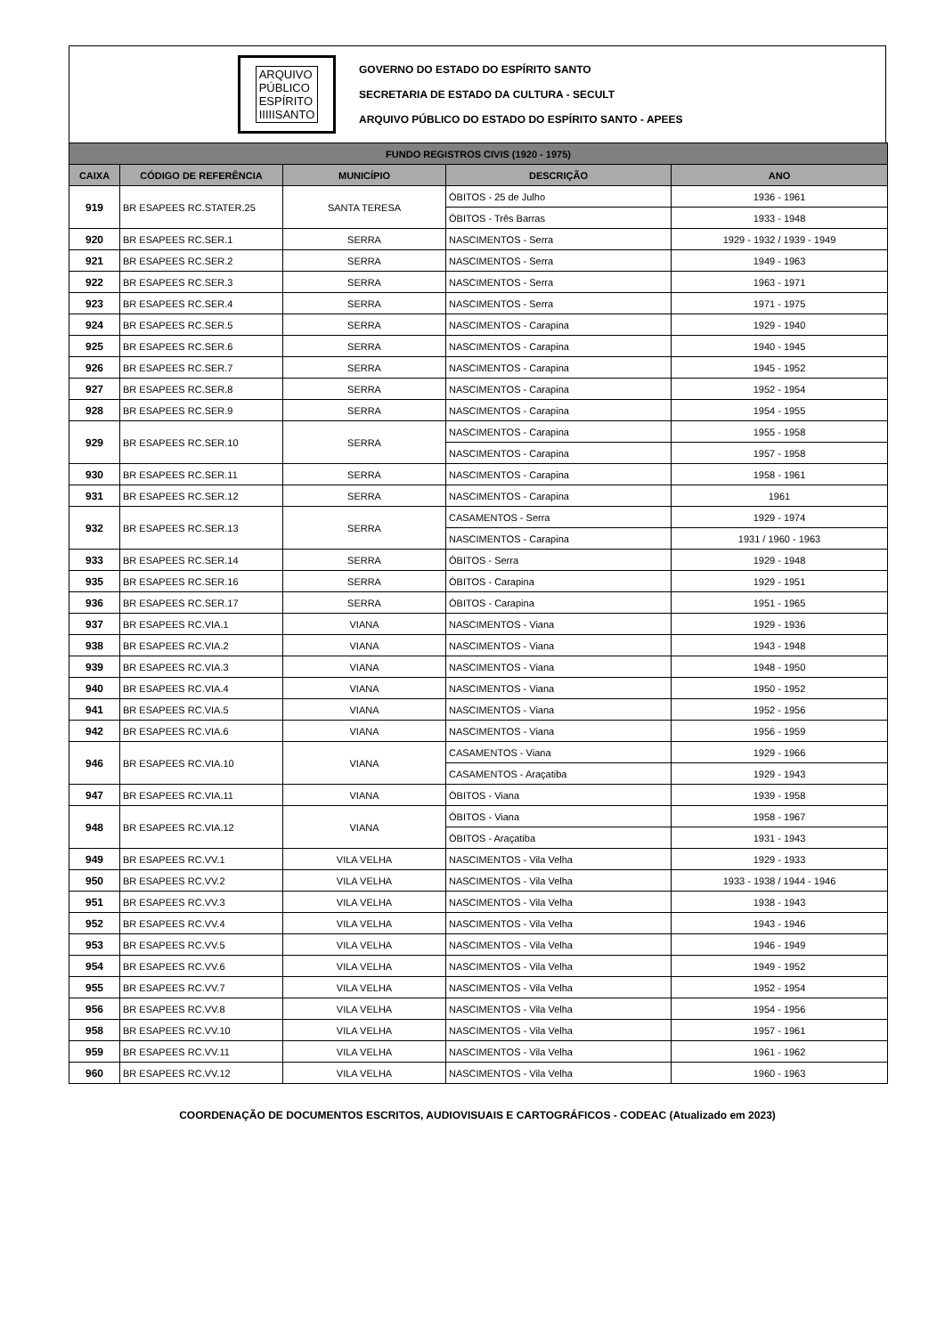ARQUIVO
PÚBLICO
ESPÍRITO
IIIIISANTO
GOVERNO DO ESTADO DO ESPÍRITO SANTO
SECRETARIA DE ESTADO DA CULTURA - SECULT
ARQUIVO PÚBLICO DO ESTADO DO ESPÍRITO SANTO - APEES
| FUNDO REGISTROS CIVIS (1920 - 1975) | | | | |
| CAIXA | CÓDIGO DE REFERÊNCIA | MUNICÍPIO | DESCRIÇÃO | ANO |
| 919 | BR ESAPEES RC.STATER.25 | SANTA TERESA | ÓBITOS - 25 de Julho | 1936 - 1961 |
| | | | ÓBITOS - Três Barras | 1933 - 1948 |
| 920 | BR ESAPEES RC.SER.1 | SERRA | NASCIMENTOS - Serra | 1929 - 1932 / 1939 - 1949 |
| 921 | BR ESAPEES RC.SER.2 | SERRA | NASCIMENTOS - Serra | 1949 - 1963 |
| 922 | BR ESAPEES RC.SER.3 | SERRA | NASCIMENTOS - Serra | 1963 - 1971 |
| 923 | BR ESAPEES RC.SER.4 | SERRA | NASCIMENTOS - Serra | 1971 - 1975 |
| 924 | BR ESAPEES RC.SER.5 | SERRA | NASCIMENTOS - Carapina | 1929 - 1940 |
| 925 | BR ESAPEES RC.SER.6 | SERRA | NASCIMENTOS - Carapina | 1940 - 1945 |
| 926 | BR ESAPEES RC.SER.7 | SERRA | NASCIMENTOS - Carapina | 1945 - 1952 |
| 927 | BR ESAPEES RC.SER.8 | SERRA | NASCIMENTOS - Carapina | 1952 - 1954 |
| 928 | BR ESAPEES RC.SER.9 | SERRA | NASCIMENTOS - Carapina | 1954 - 1955 |
| 929 | BR ESAPEES RC.SER.10 | SERRA | NASCIMENTOS - Carapina | 1955 - 1958 |
| | | | NASCIMENTOS - Carapina | 1957 - 1958 |
| 930 | BR ESAPEES RC.SER.11 | SERRA | NASCIMENTOS - Carapina | 1958 - 1961 |
| 931 | BR ESAPEES RC.SER.12 | SERRA | NASCIMENTOS - Carapina | 1961 |
| 932 | BR ESAPEES RC.SER.13 | SERRA | CASAMENTOS - Serra | 1929 - 1974 |
| | | | NASCIMENTOS - Carapina | 1931 / 1960 - 1963 |
| 933 | BR ESAPEES RC.SER.14 | SERRA | ÓBITOS - Serra | 1929 - 1948 |
| 935 | BR ESAPEES RC.SER.16 | SERRA | ÓBITOS - Carapina | 1929 - 1951 |
| 936 | BR ESAPEES RC.SER.17 | SERRA | ÓBITOS - Carapina | 1951 - 1965 |
| 937 | BR ESAPEES RC.VIA.1 | VIANA | NASCIMENTOS - Viana | 1929 - 1936 |
| 938 | BR ESAPEES RC.VIA.2 | VIANA | NASCIMENTOS - Viana | 1943 - 1948 |
| 939 | BR ESAPEES RC.VIA.3 | VIANA | NASCIMENTOS - Viana | 1948 - 1950 |
| 940 | BR ESAPEES RC.VIA.4 | VIANA | NASCIMENTOS - Viana | 1950 - 1952 |
| 941 | BR ESAPEES RC.VIA.5 | VIANA | NASCIMENTOS - Viana | 1952 - 1956 |
| 942 | BR ESAPEES RC.VIA.6 | VIANA | NASCIMENTOS - Viana | 1956 - 1959 |
| 946 | BR ESAPEES RC.VIA.10 | VIANA | CASAMENTOS - Viana | 1929 - 1966 |
| | | | CASAMENTOS - Araçatiba | 1929 - 1943 |
| 947 | BR ESAPEES RC.VIA.11 | VIANA | ÓBITOS - Viana | 1939 - 1958 |
| 948 | BR ESAPEES RC.VIA.12 | VIANA | ÓBITOS - Viana | 1958 - 1967 |
| | | | ÓBITOS - Araçatiba | 1931 - 1943 |
| 949 | BR ESAPEES RC.VV.1 | VILA VELHA | NASCIMENTOS - Vila Velha | 1929 - 1933 |
| 950 | BR ESAPEES RC.VV.2 | VILA VELHA | NASCIMENTOS - Vila Velha | 1933 - 1938 / 1944 - 1946 |
| 951 | BR ESAPEES RC.VV.3 | VILA VELHA | NASCIMENTOS - Vila Velha | 1938 - 1943 |
| 952 | BR ESAPEES RC.VV.4 | VILA VELHA | NASCIMENTOS - Vila Velha | 1943 - 1946 |
| 953 | BR ESAPEES RC.VV.5 | VILA VELHA | NASCIMENTOS - Vila Velha | 1946 - 1949 |
| 954 | BR ESAPEES RC.VV.6 | VILA VELHA | NASCIMENTOS - Vila Velha | 1949 - 1952 |
| 955 | BR ESAPEES RC.VV.7 | VILA VELHA | NASCIMENTOS - Vila Velha | 1952 - 1954 |
| 956 | BR ESAPEES RC.VV.8 | VILA VELHA | NASCIMENTOS - Vila Velha | 1954 - 1956 |
| 958 | BR ESAPEES RC.VV.10 | VILA VELHA | NASCIMENTOS - Vila Velha | 1957 - 1961 |
| 959 | BR ESAPEES RC.VV.11 | VILA VELHA | NASCIMENTOS - Vila Velha | 1961 - 1962 |
| 960 | BR ESAPEES RC.VV.12 | VILA VELHA | NASCIMENTOS - Vila Velha | 1960 - 1963 |
COORDENAÇÃO DE DOCUMENTOS ESCRITOS, AUDIOVISUAIS E CARTOGRÁFICOS - CODEAC (Atualizado em 2023)